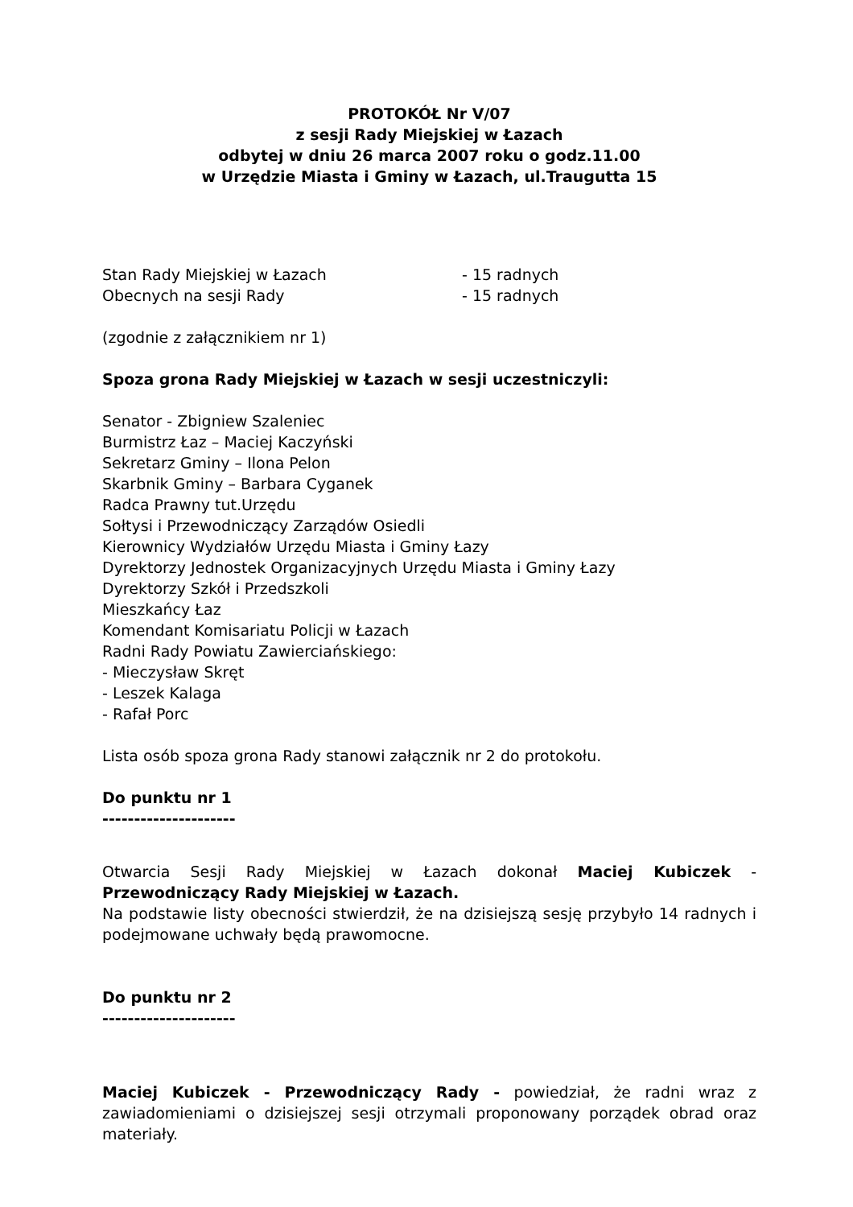PROTOKÓŁ Nr V/07
z sesji Rady Miejskiej w Łazach
odbytej w dniu 26 marca 2007 roku o godz.11.00
w Urzędzie Miasta i Gminy w Łazach, ul.Traugutta 15
Stan Rady Miejskiej w Łazach - 15 radnych
Obecnych na sesji Rady - 15 radnych
(zgodnie z załącznikiem nr 1)
Spoza grona Rady Miejskiej w Łazach w sesji uczestniczyli:
Senator - Zbigniew Szaleniec
Burmistrz Łaz – Maciej Kaczyński
Sekretarz Gminy – Ilona Pelon
Skarbnik Gminy – Barbara Cyganek
Radca Prawny tut.Urzędu
Sołtysi i Przewodniczący Zarządów Osiedli
Kierownicy Wydziałów Urzędu Miasta i Gminy Łazy
Dyrektorzy Jednostek Organizacyjnych Urzędu Miasta i Gminy Łazy
Dyrektorzy Szkół i Przedszkoli
Mieszkańcy Łaz
Komendant Komisariatu Policji w Łazach
Radni Rady Powiatu Zawierciańskiego:
- Mieczysław Skręt
- Leszek Kalaga
- Rafał Porc
Lista osób spoza grona Rady stanowi załącznik nr 2 do protokołu.
Do punktu nr 1
---------------------
Otwarcia Sesji Rady Miejskiej w Łazach dokonał Maciej Kubiczek - Przewodniczący Rady Miejskiej w Łazach.
Na podstawie listy obecności stwierdził, że na dzisiejszą sesję przybyło 14 radnych i podejmowane uchwały będą prawomocne.
Do punktu nr 2
---------------------
Maciej Kubiczek - Przewodniczący Rady - powiedział, że radni wraz z zawiadomieniami o dzisiejszej sesji otrzymali proponowany porządek obrad oraz materiały.